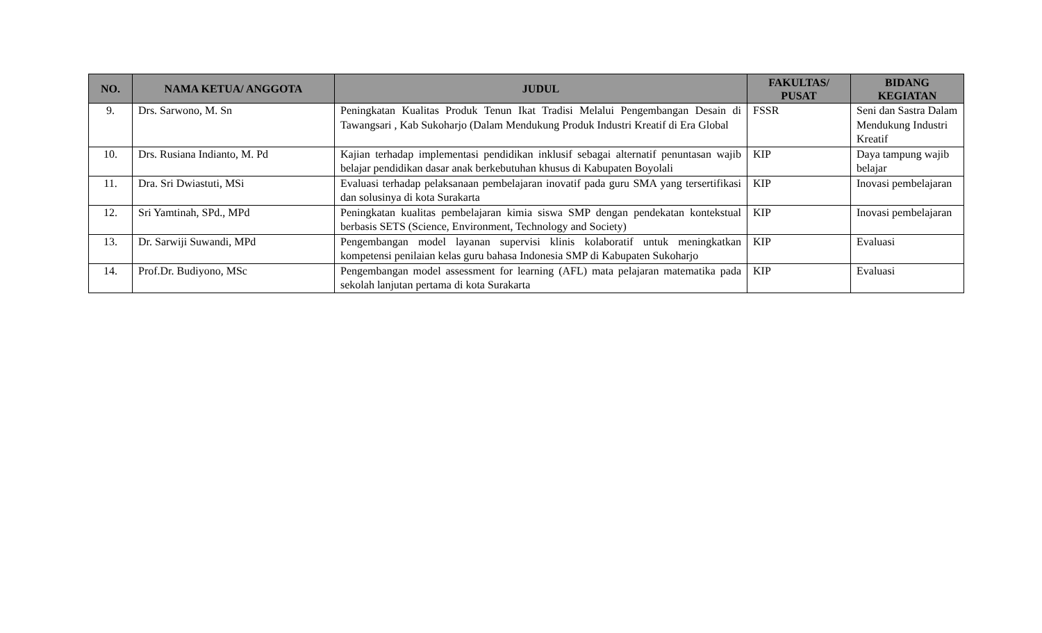| NO. | NAMA KETUA/ ANGGOTA | JUDUL | FAKULTAS/ PUSAT | BIDANG KEGIATAN |
| --- | --- | --- | --- | --- |
| 9. | Drs. Sarwono, M. Sn | Peningkatan Kualitas Produk Tenun Ikat Tradisi Melalui Pengembangan Desain di Tawangsari , Kab Sukoharjo (Dalam Mendukung Produk Industri Kreatif di Era Global | FSSR | Seni dan Sastra Dalam Mendukung Industri Kreatif |
| 10. | Drs. Rusiana Indianto, M. Pd | Kajian terhadap implementasi pendidikan inklusif sebagai alternatif penuntasan wajib belajar pendidikan dasar anak berkebutuhan khusus di Kabupaten Boyolali | KIP | Daya tampung wajib belajar |
| 11. | Dra. Sri Dwiastuti, MSi | Evaluasi terhadap pelaksanaan pembelajaran inovatif pada guru SMA yang tersertifikasi dan solusinya di kota Surakarta | KIP | Inovasi pembelajaran |
| 12. | Sri Yamtinah, SPd., MPd | Peningkatan kualitas pembelajaran kimia siswa SMP dengan pendekatan kontekstual berbasis SETS (Science, Environment, Technology and Society) | KIP | Inovasi pembelajaran |
| 13. | Dr. Sarwiji Suwandi, MPd | Pengembangan model layanan supervisi klinis kolaboratif untuk meningkatkan kompetensi penilaian kelas guru bahasa Indonesia SMP di Kabupaten Sukoharjo | KIP | Evaluasi |
| 14. | Prof.Dr. Budiyono, MSc | Pengembangan model assessment for learning (AFL) mata pelajaran matematika pada sekolah lanjutan pertama di kota Surakarta | KIP | Evaluasi |